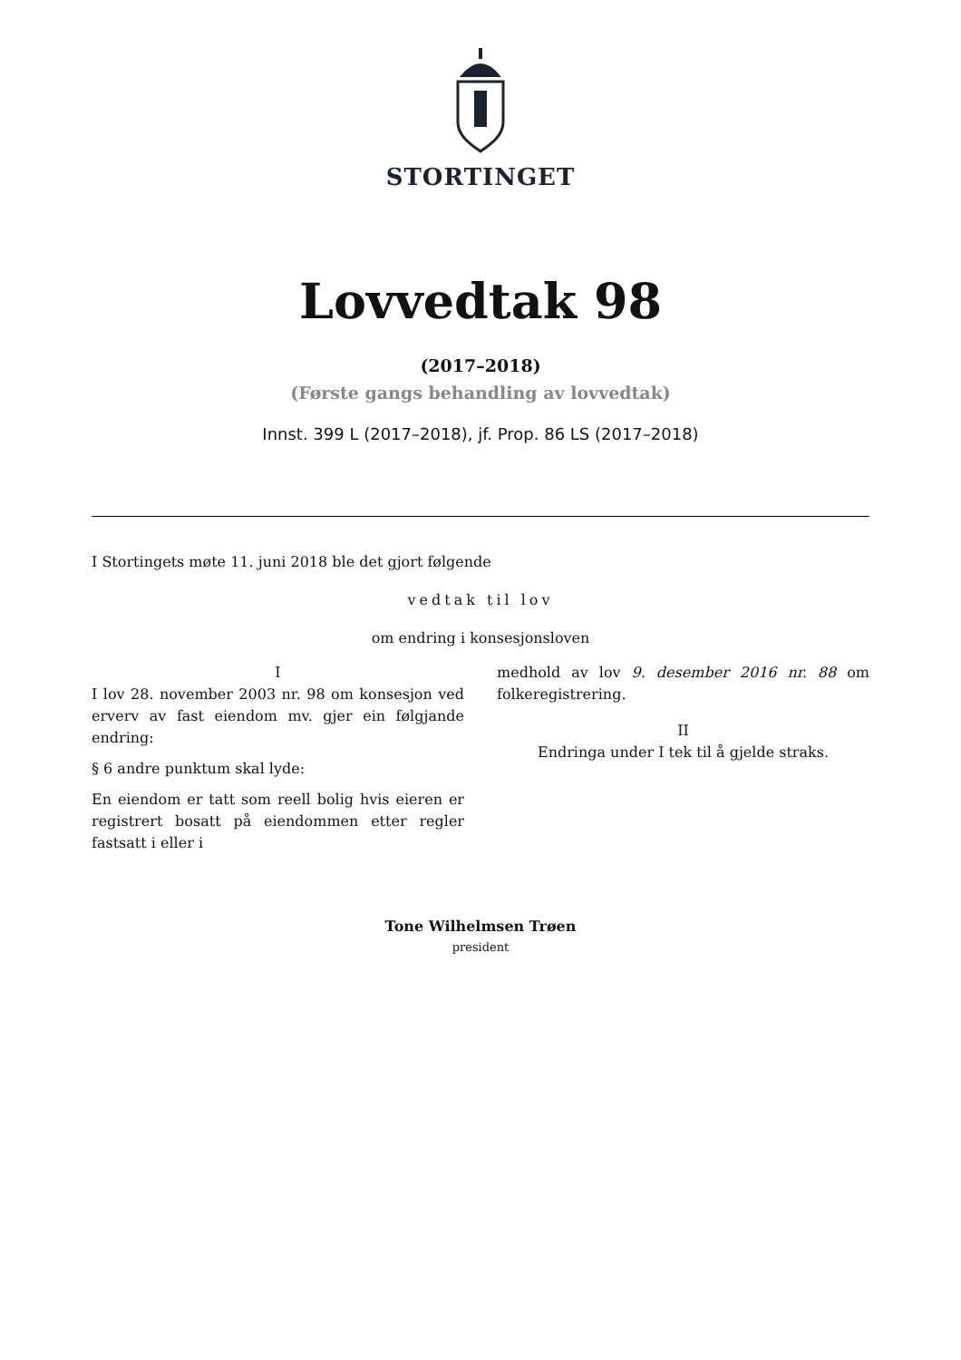STORTINGET
Lovvedtak 98
(2017–2018)
(Første gangs behandling av lovvedtak)
Innst. 399 L (2017–2018), jf. Prop. 86 LS (2017–2018)
I Stortingets møte 11. juni 2018 ble det gjort følgende
vedtak til lov
om endring i konsesjonsloven
I
I lov 28. november 2003 nr. 98 om konsesjon ved erverv av fast eiendom mv. gjer ein følgjande endring:
§ 6 andre punktum skal lyde:
En eiendom er tatt som reell bolig hvis eieren er registrert bosatt på eiendommen etter regler fastsatt i eller i
medhold av lov 9. desember 2016 nr. 88 om folkeregistrering.
II
Endringa under I tek til å gjelde straks.
Tone Wilhelmsen Trøen
president